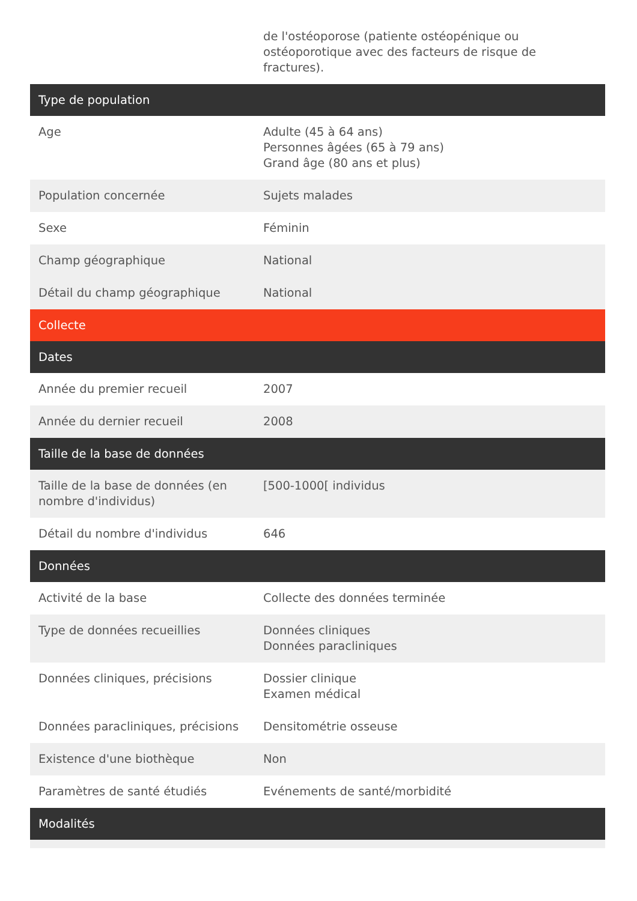| | de l'ostéoporose (patiente ostéopénique ou ostéoporotique avec des facteurs de risque de fractures). |
| Type de population | |
| Age | Adulte (45 à 64 ans) Personnes âgées (65 à 79 ans) Grand âge (80 ans et plus) |
| Population concernée | Sujets malades |
| Sexe | Féminin |
| Champ géographique | National |
| Détail du champ géographique | National |
| Collecte | |
| Dates | |
| Année du premier recueil | 2007 |
| Année du dernier recueil | 2008 |
| Taille de la base de données | |
| Taille de la base de données (en nombre d'individus) | [500-1000[ individus |
| Détail du nombre d'individus | 646 |
| Données | |
| Activité de la base | Collecte des données terminée |
| Type de données recueillies | Données cliniques Données paracliniques |
| Données cliniques, précisions | Dossier clinique Examen médical |
| Données paracliniques, précisions | Densitométrie osseuse |
| Existence d'une biothèque | Non |
| Paramètres de santé étudiés | Evénements de santé/morbidité |
| Modalités | |